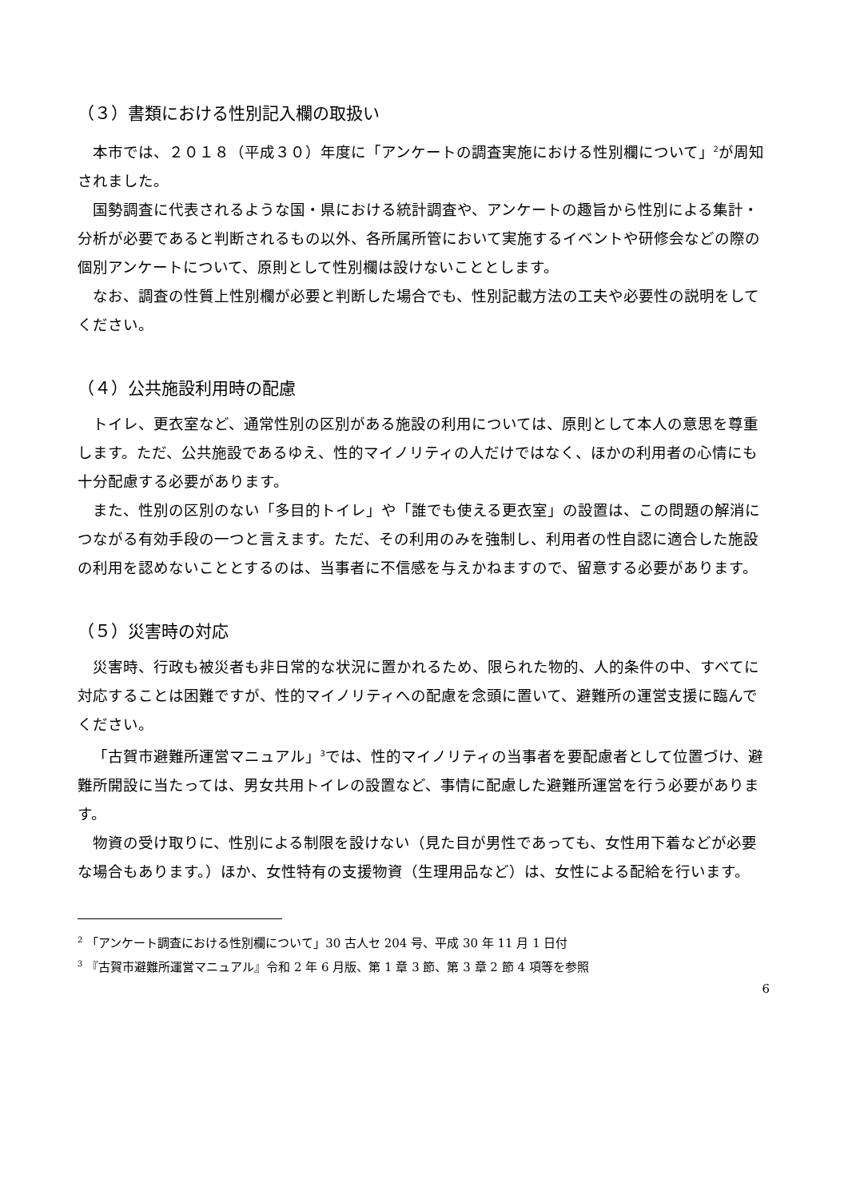（３）書類における性別記入欄の取扱い
本市では、２０１８（平成３０）年度に「アンケートの調査実施における性別欄について」<sup>2</sup>が周知されました。
国勢調査に代表されるような国・県における統計調査や、アンケートの趣旨から性別による集計・分析が必要であると判断されるもの以外、各所属所管において実施するイベントや研修会などの際の個別アンケートについて、原則として性別欄は設けないこととします。
なお、調査の性質上性別欄が必要と判断した場合でも、性別記載方法の工夫や必要性の説明をしてください。
（４）公共施設利用時の配慮
トイレ、更衣室など、通常性別の区別がある施設の利用については、原則として本人の意思を尊重します。ただ、公共施設であるゆえ、性的マイノリティの人だけではなく、ほかの利用者の心情にも十分配慮する必要があります。
また、性別の区別のない「多目的トイレ」や「誰でも使える更衣室」の設置は、この問題の解消につながる有効手段の一つと言えます。ただ、その利用のみを強制し、利用者の性自認に適合した施設の利用を認めないこととするのは、当事者に不信感を与えかねますので、留意する必要があります。
（５）災害時の対応
災害時、行政も被災者も非日常的な状況に置かれるため、限られた物的、人的条件の中、すべてに対応することは困難ですが、性的マイノリティへの配慮を念頭に置いて、避難所の運営支援に臨んでください。
「古賀市避難所運営マニュアル」<sup>3</sup>では、性的マイノリティの当事者を要配慮者として位置づけ、避難所開設に当たっては、男女共用トイレの設置など、事情に配慮した避難所運営を行う必要があります。
物資の受け取りに、性別による制限を設けない（見た目が男性であっても、女性用下着などが必要な場合もあります。）ほか、女性特有の支援物資（生理用品など）は、女性による配給を行います。
<sup>2</sup> 「アンケート調査における性別欄について」30 古人セ 204 号、平成 30 年 11 月 1 日付
<sup>3</sup> 『古賀市避難所運営マニュアル』令和 2 年 6 月版、第 1 章 3 節、第 3 章 2 節 4 項等を参照
6